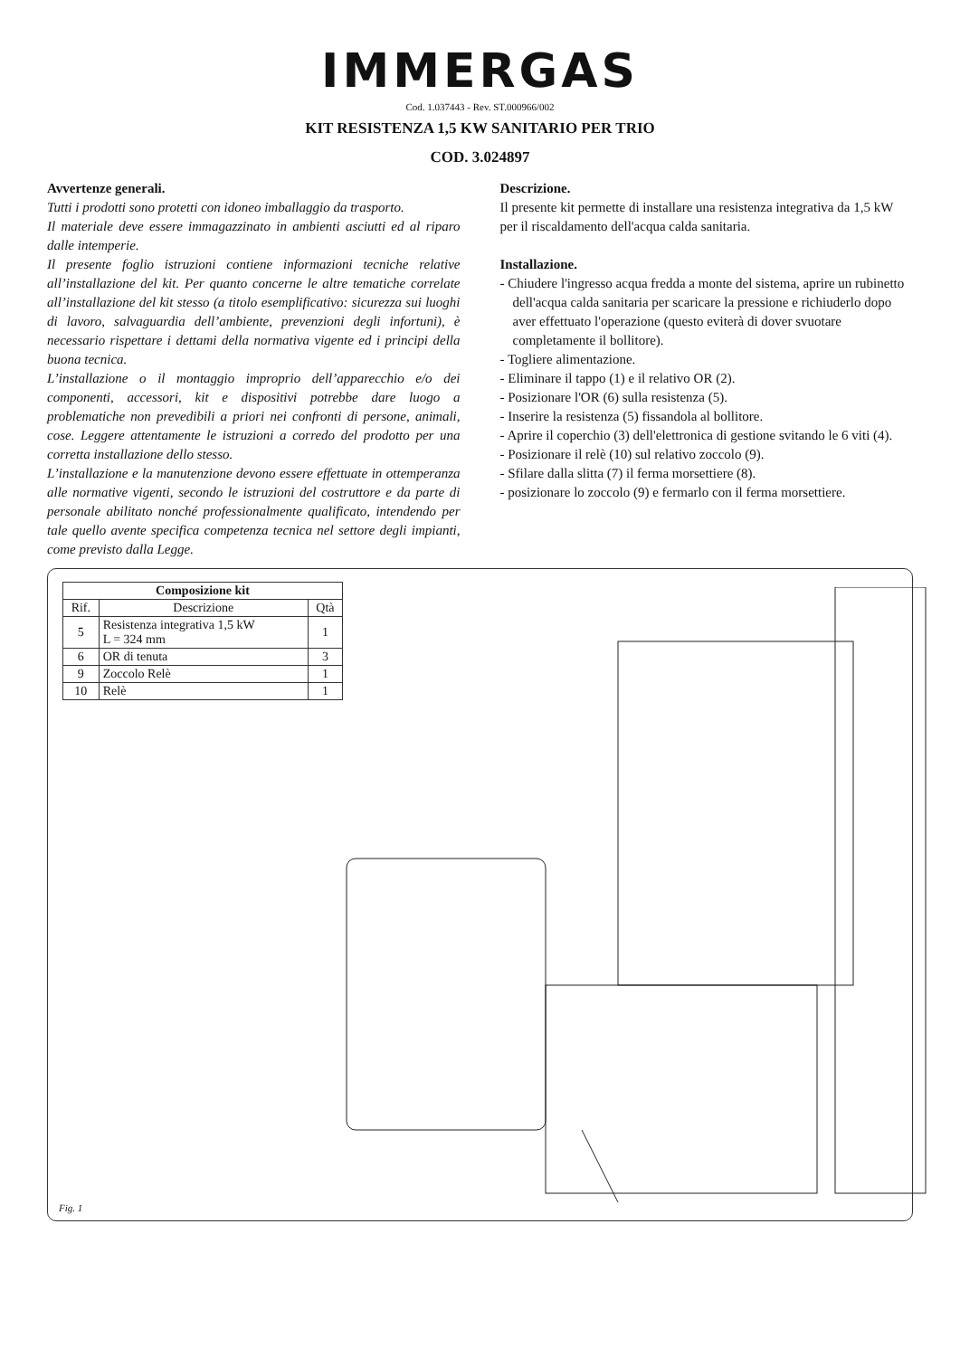IMMERGAS
Cod. 1.037443 - Rev. ST.000966/002
KIT RESISTENZA 1,5 KW SANITARIO PER TRIO
COD. 3.024897
Avvertenze generali.
Tutti i prodotti sono protetti con idoneo imballaggio da trasporto.
Il materiale deve essere immagazzinato in ambienti asciutti ed al riparo dalle intemperie.
Il presente foglio istruzioni contiene informazioni tecniche relative all’installazione del kit. Per quanto concerne le altre tematiche correlate all’installazione del kit stesso (a titolo esemplificativo: sicurezza sui luoghi di lavoro, salvaguardia dell’ambiente, prevenzioni degli infortuni), è necessario rispettare i dettami della normativa vigente ed i principi della buona tecnica.
L’installazione o il montaggio improprio dell’apparecchio e/o dei componenti, accessori, kit e dispositivi potrebbe dare luogo a problematiche non prevedibili a priori nei confronti di persone, animali, cose. Leggere attentamente le istruzioni a corredo del prodotto per una corretta installazione dello stesso.
L’installazione e la manutenzione devono essere effettuate in ottemperanza alle normative vigenti, secondo le istruzioni del costruttore e da parte di personale abilitato nonché professionalmente qualificato, intendendo per tale quello avente specifica competenza tecnica nel settore degli impianti, come previsto dalla Legge.
Descrizione.
Il presente kit permette di installare una resistenza integrativa da 1,5 kW per il riscaldamento dell'acqua calda sanitaria.
Installazione.
- Chiudere l'ingresso acqua fredda a monte del sistema, aprire un rubinetto dell'acqua calda sanitaria per scaricare la pressione e richiuderlo dopo aver effettuato l'operazione (questo eviterà di dover svuotare completamente il bollitore).
- Togliere alimentazione.
- Eliminare il tappo (1) e il relativo OR (2).
- Posizionare l'OR (6) sulla resistenza (5).
- Inserire la resistenza (5) fissandola al bollitore.
- Aprire il coperchio (3) dell'elettronica di gestione svitando le 6 viti (4).
- Posizionare il relè (10) sul relativo zoccolo (9).
- Sfilare dalla slitta (7) il ferma morsettiere (8).
- posizionare lo zoccolo (9) e fermarlo con il ferma morsettiere.
| Composizione kit | | |
| --- | --- | --- |
| Rif. | Descrizione | Qtà |
| 5 | Resistenza integrativa 1,5 kW L = 324 mm | 1 |
| 6 | OR di tenuta | 3 |
| 9 | Zoccolo Relè | 1 |
| 10 | Relè | 1 |
Fig. 1